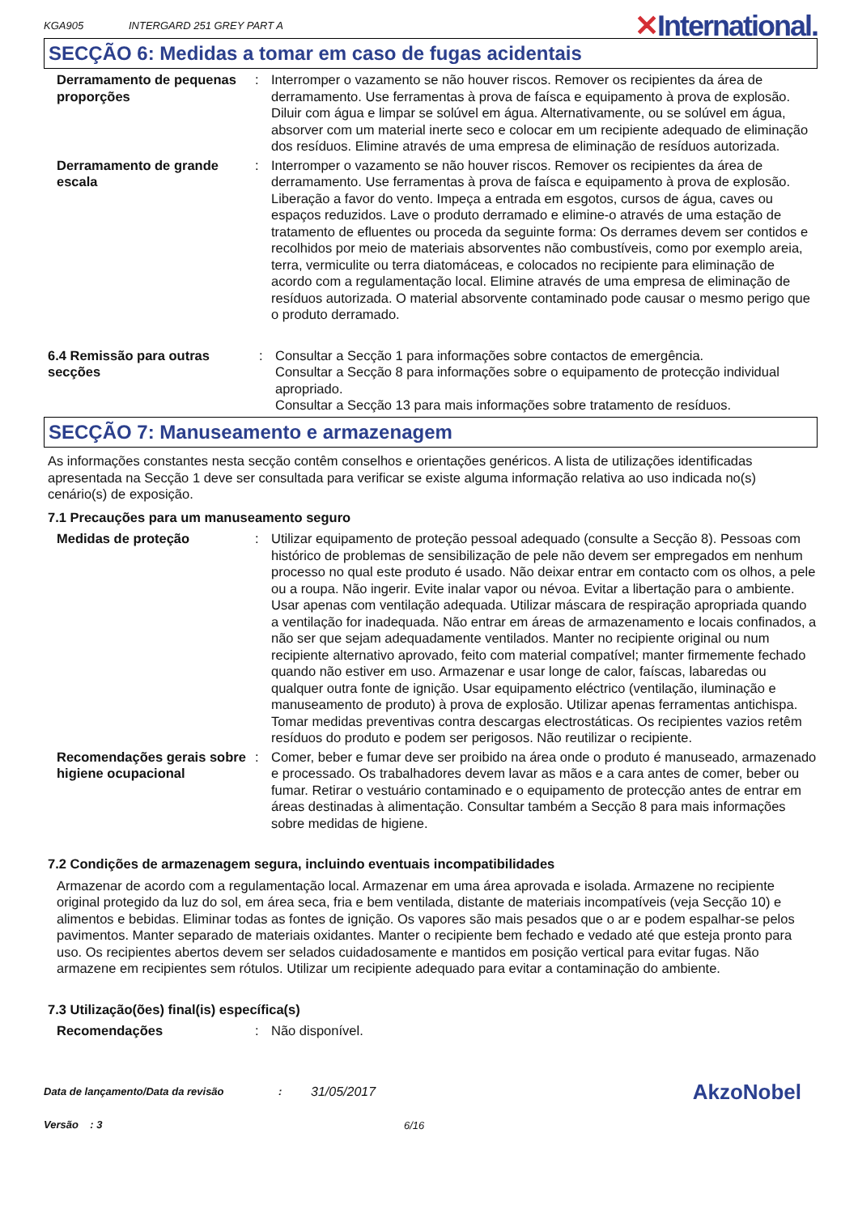KGA905
INTERGARD 251 GREY PART A
✕International.
SECÇÃO 6: Medidas a tomar em caso de fugas acidentais
Derramamento de pequenas proporções
: Interromper o vazamento se não houver riscos. Remover os recipientes da área de derramamento. Use ferramentas à prova de faísca e equipamento à prova de explosão. Diluir com água e limpar se solúvel em água. Alternativamente, ou se solúvel em água, absorver com um material inerte seco e colocar em um recipiente adequado de eliminação dos resíduos. Elimine através de uma empresa de eliminação de resíduos autorizada.
Derramamento de grande escala
: Interromper o vazamento se não houver riscos. Remover os recipientes da área de derramamento. Use ferramentas à prova de faísca e equipamento à prova de explosão. Liberação a favor do vento. Impeça a entrada em esgotos, cursos de água, caves ou espaços reduzidos. Lave o produto derramado e elimine-o através de uma estação de tratamento de efluentes ou proceda da seguinte forma: Os derrames devem ser contidos e recolhidos por meio de materiais absorventes não combustíveis, como por exemplo areia, terra, vermiculite ou terra diatomáceas, e colocados no recipiente para eliminação de acordo com a regulamentação local. Elimine através de uma empresa de eliminação de resíduos autorizada. O material absorvente contaminado pode causar o mesmo perigo que o produto derramado.
6.4 Remissão para outras secções
: Consultar a Secção 1 para informações sobre contactos de emergência.
Consultar a Secção 8 para informações sobre o equipamento de protecção individual apropriado.
Consultar a Secção 13 para mais informações sobre tratamento de resíduos.
SECÇÃO 7: Manuseamento e armazenagem
As informações constantes nesta secção contêm conselhos e orientações genéricos. A lista de utilizações identificadas apresentada na Secção 1 deve ser consultada para verificar se existe alguma informação relativa ao uso indicada no(s) cenário(s) de exposição.
7.1 Precauções para um manuseamento seguro
Medidas de proteção : Utilizar equipamento de proteção pessoal adequado (consulte a Secção 8). Pessoas com histórico de problemas de sensibilização de pele não devem ser empregados em nenhum processo no qual este produto é usado. Não deixar entrar em contacto com os olhos, a pele ou a roupa. Não ingerir. Evite inalar vapor ou névoa. Evitar a libertação para o ambiente. Usar apenas com ventilação adequada. Utilizar máscara de respiração apropriada quando a ventilação for inadequada. Não entrar em áreas de armazenamento e locais confinados, a não ser que sejam adequadamente ventilados. Manter no recipiente original ou num recipiente alternativo aprovado, feito com material compatível; manter firmemente fechado quando não estiver em uso. Armazenar e usar longe de calor, faíscas, labaredas ou qualquer outra fonte de ignição. Usar equipamento eléctrico (ventilação, iluminação e manuseamento de produto) à prova de explosão. Utilizar apenas ferramentas antichispa. Tomar medidas preventivas contra descargas electrostáticas. Os recipientes vazios retêm resíduos do produto e podem ser perigosos. Não reutilizar o recipiente.
Recomendações gerais sobre higiene ocupacional
: Comer, beber e fumar deve ser proibido na área onde o produto é manuseado, armazenado e processado. Os trabalhadores devem lavar as mãos e a cara antes de comer, beber ou fumar. Retirar o vestuário contaminado e o equipamento de protecção antes de entrar em áreas destinadas à alimentação. Consultar também a Secção 8 para mais informações sobre medidas de higiene.
7.2 Condições de armazenagem segura, incluindo eventuais incompatibilidades
Armazenar de acordo com a regulamentação local. Armazenar em uma área aprovada e isolada. Armazene no recipiente original protegido da luz do sol, em área seca, fria e bem ventilada, distante de materiais incompatíveis (veja Secção 10) e alimentos e bebidas. Eliminar todas as fontes de ignição. Os vapores são mais pesados que o ar e podem espalhar-se pelos pavimentos. Manter separado de materiais oxidantes. Manter o recipiente bem fechado e vedado até que esteja pronto para uso. Os recipientes abertos devem ser selados cuidadosamente e mantidos em posição vertical para evitar fugas. Não armazene em recipientes sem rótulos. Utilizar um recipiente adequado para evitar a contaminação do ambiente.
7.3 Utilização(ões) final(is) específica(s)
Recomendações : Não disponível.
Data de lançamento/Data da revisão
Versão : 3
:
31/05/2017
6/16
AkzoNobel